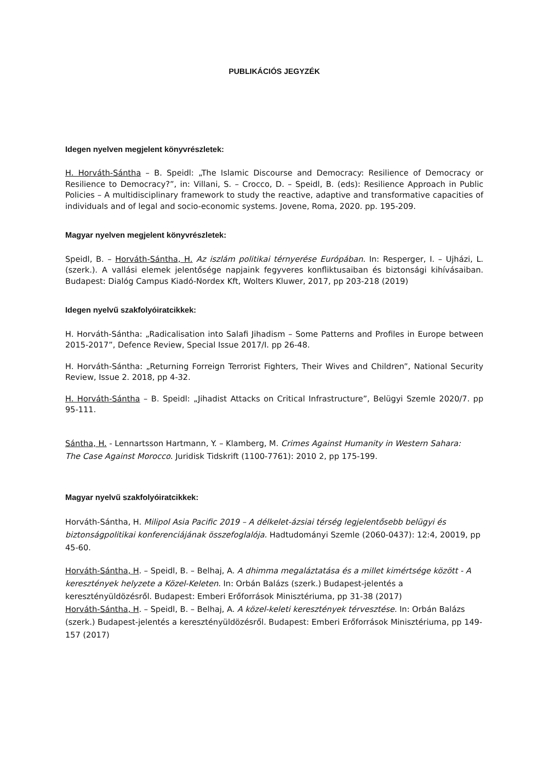PUBLIKÁCIÓS JEGYZÉK
Idegen nyelven megjelent könyvrészletek:
H. Horváth-Sántha – B. Speidl: „The Islamic Discourse and Democracy: Resilience of Democracy or Resilience to Democracy?”, in: Villani, S. – Crocco, D. – Speidl, B. (eds): Resilience Approach in Public Policies – A multidisciplinary framework to study the reactive, adaptive and transformative capacities of individuals and of legal and socio-economic systems. Jovene, Roma, 2020. pp. 195-209.
Magyar nyelven megjelent könyvrészletek:
Speidl, B. – Horváth-Sántha, H. Az iszlám politikai térnyerése Európában. In: Resperger, I. – Ujházi, L. (szerk.). A vallási elemek jelentősége napjaink fegyveres konfliktusaiban és biztonsági kihívásaiban. Budapest: Dialóg Campus Kiadó-Nordex Kft, Wolters Kluwer, 2017, pp 203-218 (2019)
Idegen nyelvű szakfolyóiratcikkek:
H. Horváth-Sántha: „Radicalisation into Salafi Jihadism – Some Patterns and Profiles in Europe between 2015-2017”, Defence Review, Special Issue 2017/I. pp 26-48.
H. Horváth-Sántha: „Returning Forreign Terrorist Fighters, Their Wives and Children”, National Security Review, Issue 2. 2018, pp 4-32.
H. Horváth-Sántha – B. Speidl: „Jihadist Attacks on Critical Infrastructure”, Belügyi Szemle 2020/7. pp 95-111.
Sántha, H. - Lennartsson Hartmann, Y. – Klamberg, M. Crimes Against Humanity in Western Sahara: The Case Against Morocco. Juridisk Tidskrift (1100-7761): 2010 2, pp 175-199.
Magyar nyelvű szakfolyóiratcikkek:
Horváth-Sántha, H. Milipol Asia Pacific 2019 – A délkelet-ázsiai térség legjelentősebb belügyi és biztonságpolitikai konferenciájának összefoglalója. Hadtudományi Szemle (2060-0437): 12:4, 20019, pp 45-60.
Horváth-Sántha, H. – Speidl, B. – Belhaj, A. A dhimma megaláztatása és a millet kimértsége között - A keresztények helyzete a Közel-Keleten. In: Orbán Balázs (szerk.) Budapest-jelentés a keresztényüldözésről. Budapest: Emberi Erőforrások Minisztériuma, pp 31-38 (2017)
Horváth-Sántha, H. – Speidl, B. – Belhaj, A. A közel-keleti keresztények térvesztése. In: Orbán Balázs (szerk.) Budapest-jelentés a keresztényüldözésről. Budapest: Emberi Erőforrások Minisztériuma, pp 149-157 (2017)